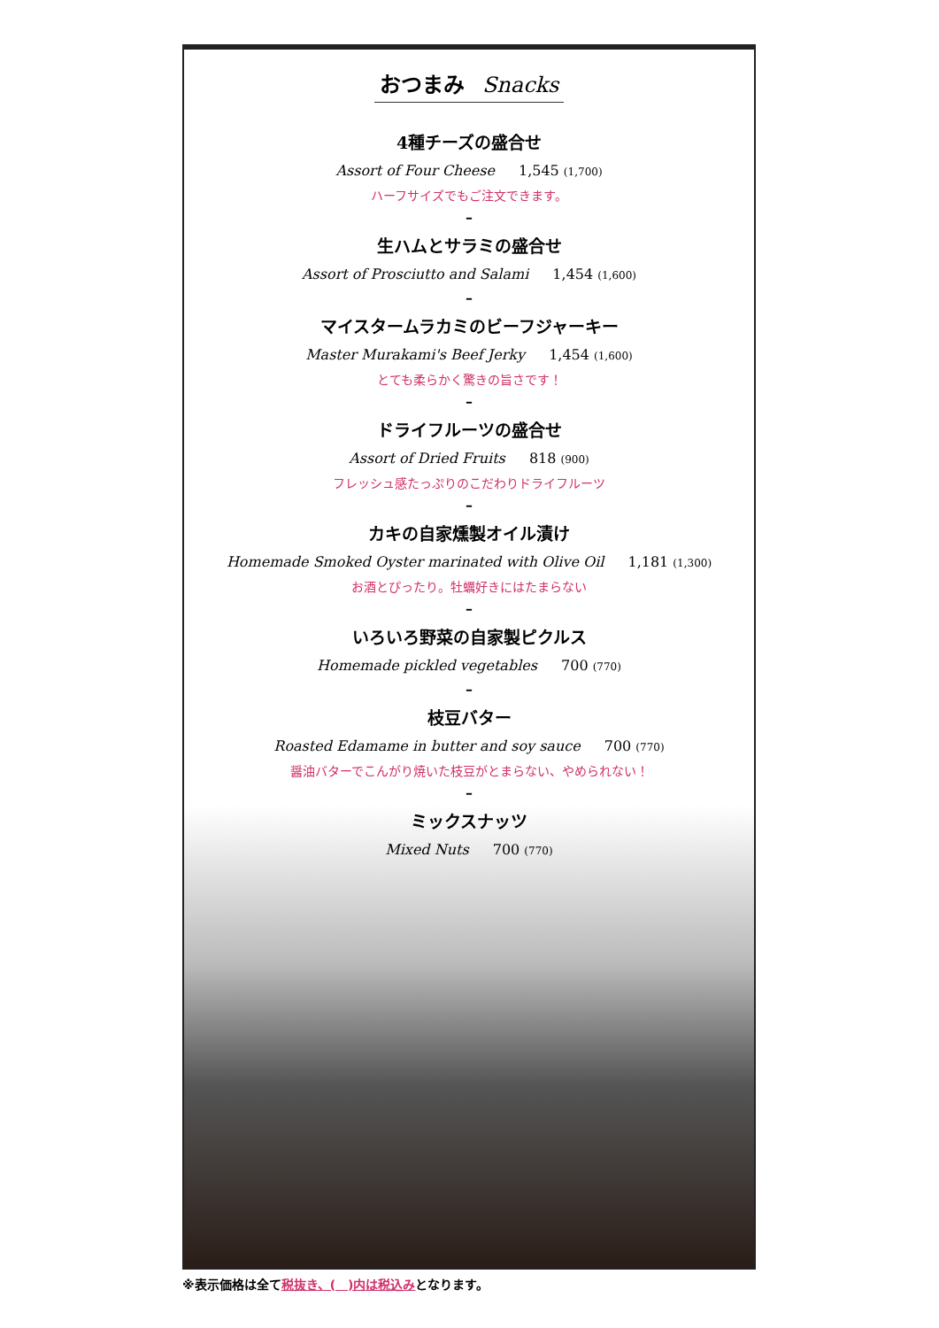おつまみ Snacks
4種チーズの盛合せ
Assort of Four Cheese 1,545 (1,700)
ハーフサイズでもご注文できます。
–
生ハムとサラミの盛合せ
Assort of Prosciutto and Salami 1,454 (1,600)
–
マイスタームラカミのビーフジャーキー
Master Murakami's Beef Jerky 1,454 (1,600)
とても柔らかく驚きの旨さです！
–
ドライフルーツの盛合せ
Assort of Dried Fruits 818 (900)
フレッシュ感たっぷりのこだわりドライフルーツ
–
カキの自家燻製オイル漬け
Homemade Smoked Oyster marinated with Olive Oil 1,181 (1,300)
お酒とぴったり。牡蠣好きにはたまらない
–
いろいろ野菜の自家製ピクルス
Homemade pickled vegetables 700 (770)
–
枝豆バター
Roasted Edamame in butter and soy sauce 700 (770)
醤油バターでこんがり焼いた枝豆がとまらない、やめられない！
–
ミックスナッツ
Mixed Nuts 700 (770)
※表示価格は全て税抜き、(　)内は税込みとなります。